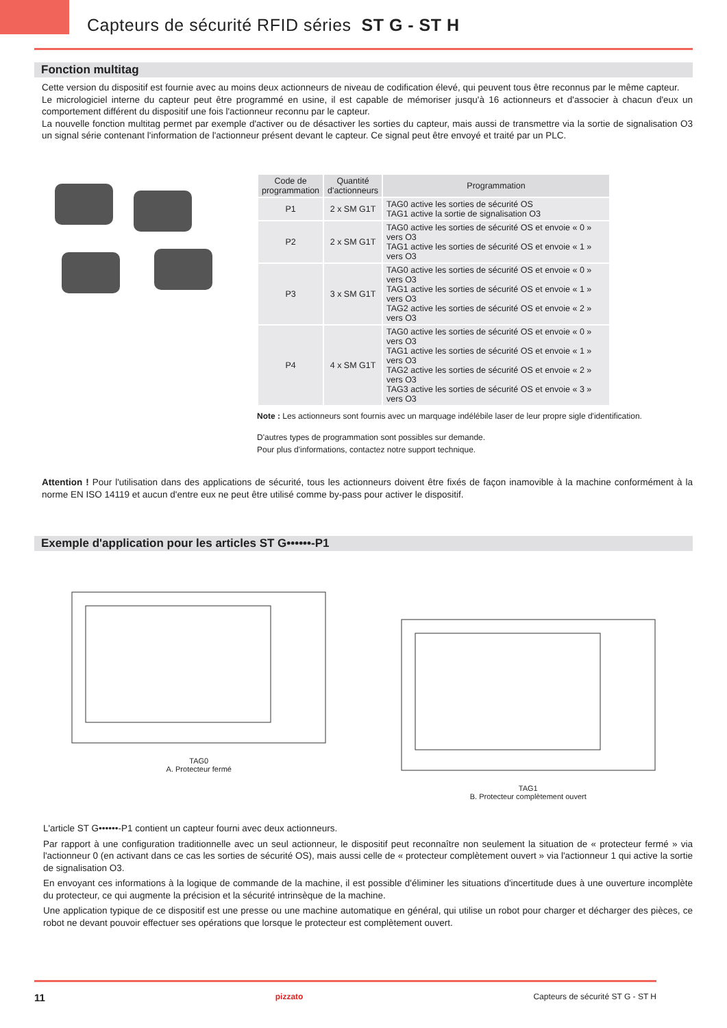Capteurs de sécurité RFID séries ST G - ST H
Fonction multitag
Cette version du dispositif est fournie avec au moins deux actionneurs de niveau de codification élevé, qui peuvent tous être reconnus par le même capteur.
Le micrologiciel interne du capteur peut être programmé en usine, il est capable de mémoriser jusqu'à 16 actionneurs et d'associer à chacun d'eux un comportement différent du dispositif une fois l'actionneur reconnu par le capteur.
La nouvelle fonction multitag permet par exemple d'activer ou de désactiver les sorties du capteur, mais aussi de transmettre via la sortie de signalisation O3 un signal série contenant l'information de l'actionneur présent devant le capteur. Ce signal peut être envoyé et traité par un PLC.
| Code de programmation | Quantité d'actionneurs | Programmation |
| --- | --- | --- |
| P1 | 2 x SM G1T | TAG0 active les sorties de sécurité OS TAG1 active la sortie de signalisation O3 |
| P2 | 2 x SM G1T | TAG0 active les sorties de sécurité OS et envoie « 0 » vers O3 TAG1 active les sorties de sécurité OS et envoie « 1 » vers O3 |
| P3 | 3 x SM G1T | TAG0 active les sorties de sécurité OS et envoie « 0 » vers O3 TAG1 active les sorties de sécurité OS et envoie « 1 » vers O3 TAG2 active les sorties de sécurité OS et envoie « 2 » vers O3 |
| P4 | 4 x SM G1T | TAG0 active les sorties de sécurité OS et envoie « 0 » vers O3 TAG1 active les sorties de sécurité OS et envoie « 1 » vers O3 TAG2 active les sorties de sécurité OS et envoie « 2 » vers O3 TAG3 active les sorties de sécurité OS et envoie « 3 » vers O3 |
Note : Les actionneurs sont fournis avec un marquage indélébile laser de leur propre sigle d'identification.
D'autres types de programmation sont possibles sur demande.
Pour plus d'informations, contactez notre support technique.
Attention ! Pour l'utilisation dans des applications de sécurité, tous les actionneurs doivent être fixés de façon inamovible à la machine conformément à la norme EN ISO 14119 et aucun d'entre eux ne peut être utilisé comme by-pass pour activer le dispositif.
Exemple d'application pour les articles ST G••••••-P1
TAG0
A. Protecteur fermé
TAG1
B. Protecteur complètement ouvert
L'article ST G••••••-P1 contient un capteur fourni avec deux actionneurs.
Par rapport à une configuration traditionnelle avec un seul actionneur, le dispositif peut reconnaître non seulement la situation de « protecteur fermé » via l'actionneur 0 (en activant dans ce cas les sorties de sécurité OS), mais aussi celle de « protecteur complètement ouvert » via l'actionneur 1 qui active la sortie de signalisation O3.
En envoyant ces informations à la logique de commande de la machine, il est possible d'éliminer les situations d'incertitude dues à une ouverture incomplète du protecteur, ce qui augmente la précision et la sécurité intrinsèque de la machine.
Une application typique de ce dispositif est une presse ou une machine automatique en général, qui utilise un robot pour charger et décharger des pièces, ce robot ne devant pouvoir effectuer ses opérations que lorsque le protecteur est complètement ouvert.
11 pizzato Capteurs de sécurité ST G - ST H